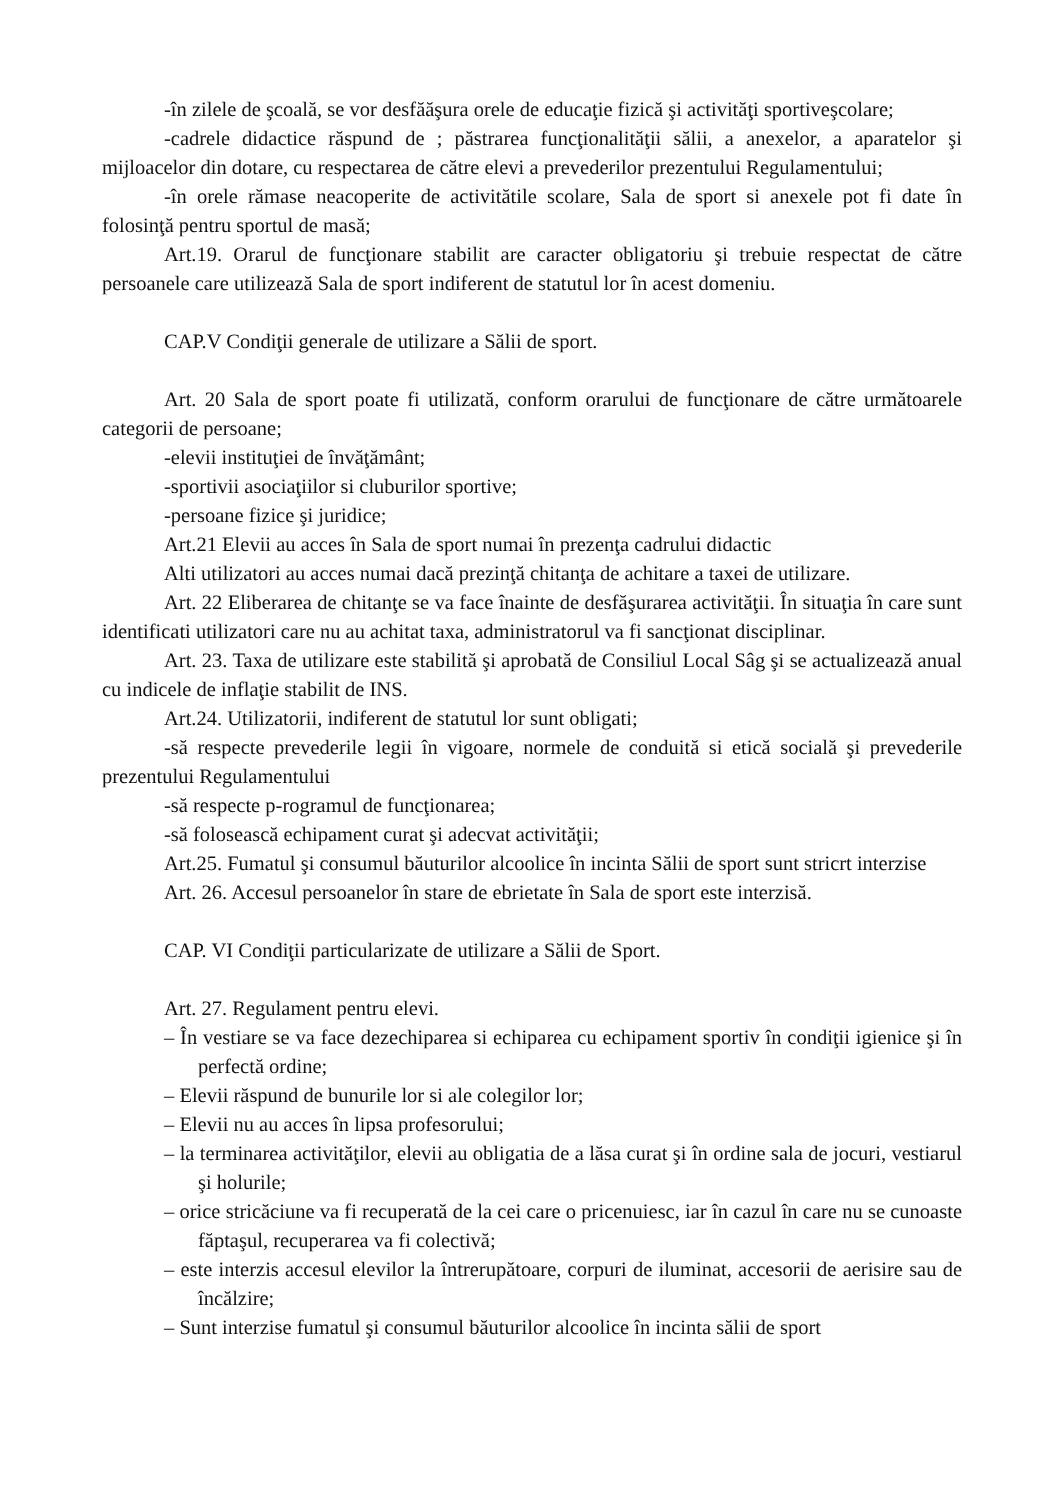-în zilele de şcoală, se vor desfăăşura orele de educaţie fizică şi activităţi sportiveşcolare;
-cadrele didactice răspund de ; păstrarea funcţionalităţii sălii, a anexelor, a aparatelor şi mijloacelor din dotare, cu respectarea de către elevi a prevederilor prezentului Regulamentului;
-în orele rămase neacoperite de activitătile scolare, Sala de sport si anexele pot fi date în folosinţă pentru sportul de masă;
Art.19. Orarul de funcţionare stabilit are caracter obligatoriu şi trebuie respectat de către persoanele care utilizează Sala de sport indiferent de statutul lor în acest domeniu.
CAP.V Condiţii generale de utilizare a Sălii de sport.
Art. 20 Sala de sport poate fi utilizată, conform orarului de funcţionare de către următoarele categorii de persoane;
-elevii instituţiei de învăţământ;
-sportivii asociaţiilor si cluburilor sportive;
-persoane fizice şi juridice;
Art.21 Elevii au acces în Sala de sport numai în prezenţa cadrului didactic
Alti utilizatori au acces numai dacă prezinţă chitanţa de achitare a taxei de utilizare.
Art. 22 Eliberarea de chitanţe se va face înainte de desfăşurarea activităţii. În situaţia în care sunt identificati utilizatori care nu au achitat taxa, administratorul va fi sancţionat disciplinar.
Art. 23. Taxa de utilizare este stabilită şi aprobată de Consiliul Local Sâg şi se actualizează anual cu indicele de inflaţie stabilit de INS.
Art.24. Utilizatorii, indiferent de statutul lor sunt obligati;
-să respecte prevederile legii în vigoare, normele de conduită si etică socială şi prevederile prezentului Regulamentului
-să respecte p-rogramul de funcţionarea;
-să folosească echipament curat şi adecvat activităţii;
Art.25. Fumatul şi consumul băuturilor alcoolice în incinta Sălii de sport sunt stricrt interzise
Art. 26. Accesul persoanelor în stare de ebrietate în Sala de sport este interzisă.
CAP. VI Condiţii particularizate de utilizare a Sălii de Sport.
Art. 27. Regulament pentru elevi.
– În vestiare se va face dezechiparea si echiparea cu echipament sportiv în condiţii igienice şi în perfectă ordine;
– Elevii răspund de bunurile lor si ale colegilor lor;
– Elevii nu au acces în lipsa profesorului;
– la terminarea activităţilor, elevii au obligatia de a lăsa curat şi în ordine sala de jocuri, vestiarul şi holurile;
– orice stricăciune va fi recuperată de la cei care o pricenuiesc, iar în cazul în care nu se cunoaste făptaşul, recuperarea va fi colectivă;
– este interzis accesul elevilor la întrerupătoare, corpuri de iluminat, accesorii de aerisire sau de încălzire;
– Sunt interzise fumatul şi consumul băuturilor alcoolice în incinta sălii de sport